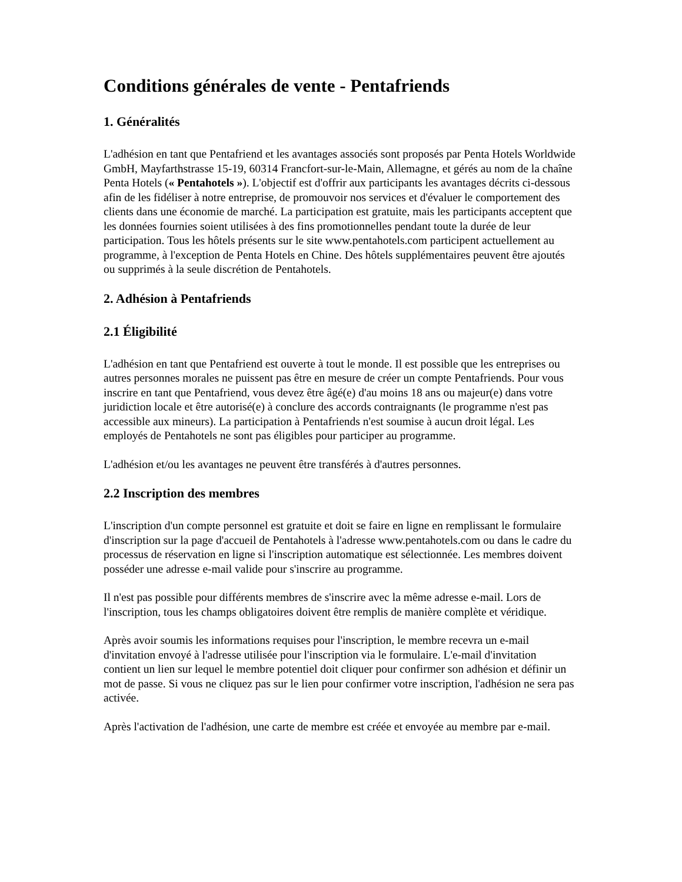Conditions générales de vente - Pentafriends
1. Généralités
L'adhésion en tant que Pentafriend et les avantages associés sont proposés par Penta Hotels Worldwide GmbH, Mayfarthstrasse 15-19, 60314 Francfort-sur-le-Main, Allemagne, et gérés au nom de la chaîne Penta Hotels (« Pentahotels »). L'objectif est d'offrir aux participants les avantages décrits ci-dessous afin de les fidéliser à notre entreprise, de promouvoir nos services et d'évaluer le comportement des clients dans une économie de marché. La participation est gratuite, mais les participants acceptent que les données fournies soient utilisées à des fins promotionnelles pendant toute la durée de leur participation. Tous les hôtels présents sur le site www.pentahotels.com participent actuellement au programme, à l'exception de Penta Hotels en Chine. Des hôtels supplémentaires peuvent être ajoutés ou supprimés à la seule discrétion de Pentahotels.
2. Adhésion à Pentafriends
2.1 Éligibilité
L'adhésion en tant que Pentafriend est ouverte à tout le monde. Il est possible que les entreprises ou autres personnes morales ne puissent pas être en mesure de créer un compte Pentafriends. Pour vous inscrire en tant que Pentafriend, vous devez être âgé(e) d'au moins 18 ans ou majeur(e) dans votre juridiction locale et être autorisé(e) à conclure des accords contraignants (le programme n'est pas accessible aux mineurs). La participation à Pentafriends n'est soumise à aucun droit légal. Les employés de Pentahotels ne sont pas éligibles pour participer au programme.
L'adhésion et/ou les avantages ne peuvent être transférés à d'autres personnes.
2.2 Inscription des membres
L'inscription d'un compte personnel est gratuite et doit se faire en ligne en remplissant le formulaire d'inscription sur la page d'accueil de Pentahotels à l'adresse www.pentahotels.com ou dans le cadre du processus de réservation en ligne si l'inscription automatique est sélectionnée. Les membres doivent posséder une adresse e-mail valide pour s'inscrire au programme.
Il n'est pas possible pour différents membres de s'inscrire avec la même adresse e-mail. Lors de l'inscription, tous les champs obligatoires doivent être remplis de manière complète et véridique.
Après avoir soumis les informations requises pour l'inscription, le membre recevra un e-mail d'invitation envoyé à l'adresse utilisée pour l'inscription via le formulaire. L'e-mail d'invitation contient un lien sur lequel le membre potentiel doit cliquer pour confirmer son adhésion et définir un mot de passe. Si vous ne cliquez pas sur le lien pour confirmer votre inscription, l'adhésion ne sera pas activée.
Après l'activation de l'adhésion, une carte de membre est créée et envoyée au membre par e-mail.